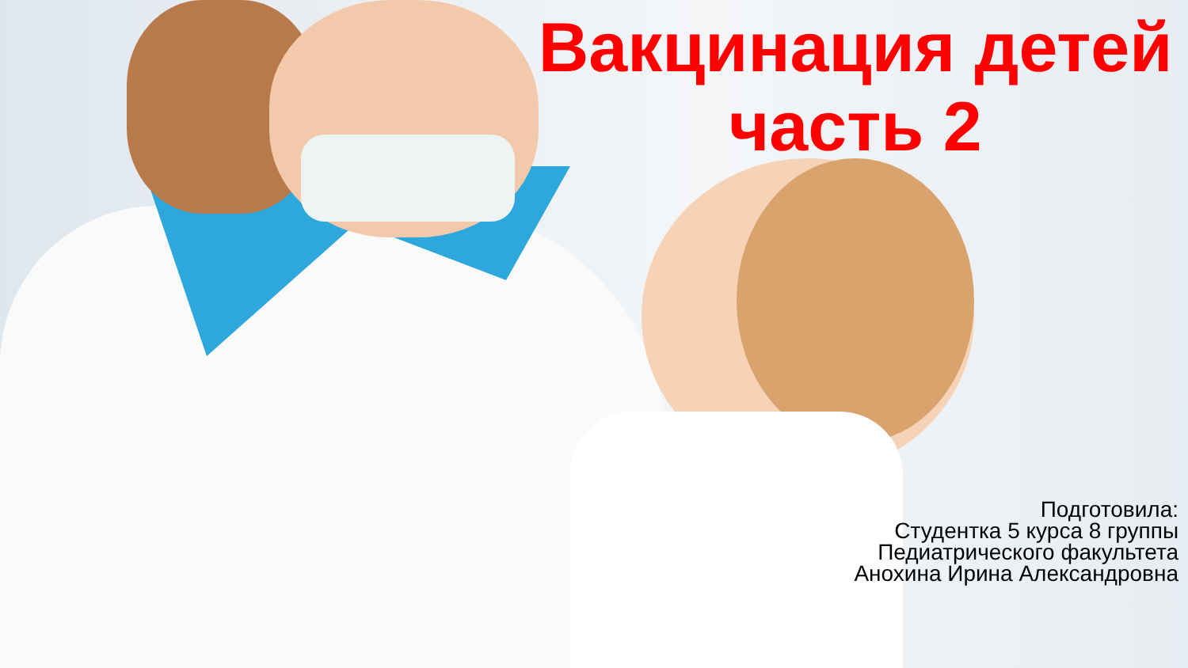Вакцинация детей
часть 2
Подготовила:
Студентка 5 курса 8 группы
Педиатрического факультета
Анохина Ирина Александровна